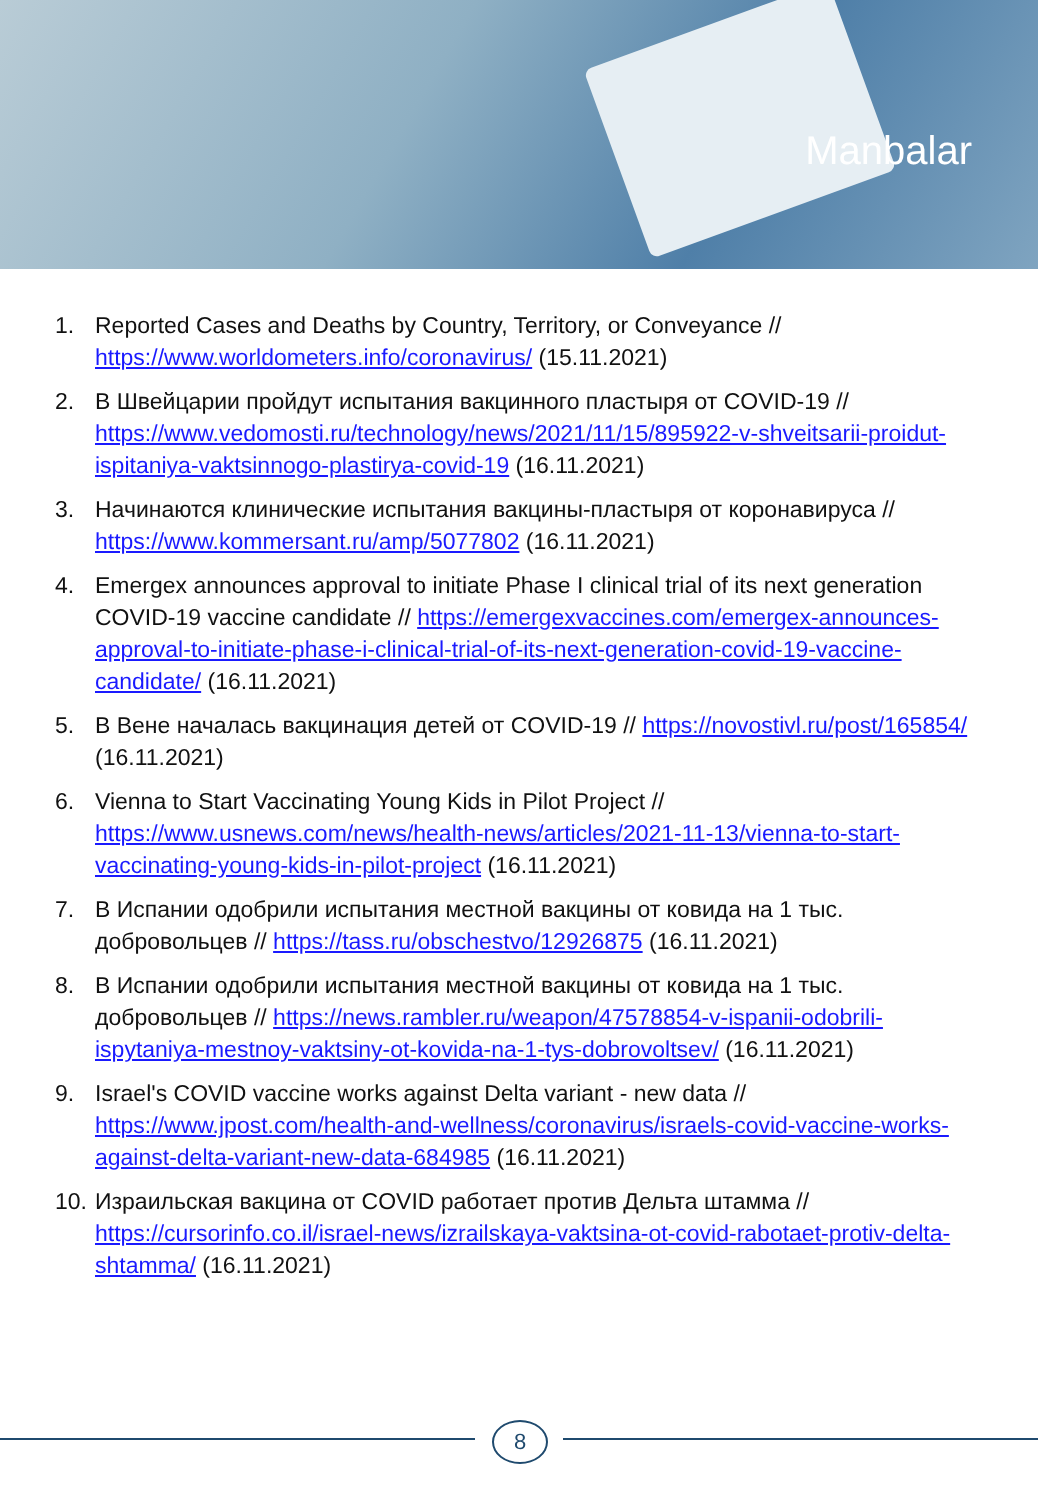Manbalar
1. Reported Cases and Deaths by Country, Territory, or Conveyance // https://www.worldometers.info/coronavirus/ (15.11.2021)
2. В Швейцарии пройдут испытания вакцинного пластыря от COVID-19 // https://www.vedomosti.ru/technology/news/2021/11/15/895922-v-shveitsarii-proidut-ispitaniya-vaktsinnogo-plastirya-covid-19 (16.11.2021)
3. Начинаются клинические испытания вакцины-пластыря от коронавируса // https://www.kommersant.ru/amp/5077802 (16.11.2021)
4. Emergex announces approval to initiate Phase I clinical trial of its next generation COVID-19 vaccine candidate // https://emergexvaccines.com/emergex-announces-approval-to-initiate-phase-i-clinical-trial-of-its-next-generation-covid-19-vaccine-candidate/ (16.11.2021)
5. В Вене началась вакцинация детей от COVID-19 // https://novostivl.ru/post/165854/ (16.11.2021)
6. Vienna to Start Vaccinating Young Kids in Pilot Project // https://www.usnews.com/news/health-news/articles/2021-11-13/vienna-to-start-vaccinating-young-kids-in-pilot-project (16.11.2021)
7. В Испании одобрили испытания местной вакцины от ковида на 1 тыс. добровольцев // https://tass.ru/obschestvo/12926875 (16.11.2021)
8. В Испании одобрили испытания местной вакцины от ковида на 1 тыс. добровольцев // https://news.rambler.ru/weapon/47578854-v-ispanii-odobrili-ispytaniya-mestnoy-vaktsiny-ot-kovida-na-1-tys-dobrovoltsev/ (16.11.2021)
9. Israel's COVID vaccine works against Delta variant - new data // https://www.jpost.com/health-and-wellness/coronavirus/israels-covid-vaccine-works-against-delta-variant-new-data-684985 (16.11.2021)
10. Израильская вакцина от COVID работает против Дельта штамма // https://cursorinfo.co.il/israel-news/izrailskaya-vaktsina-ot-covid-rabotaet-protiv-delta-shtamma/ (16.11.2021)
8